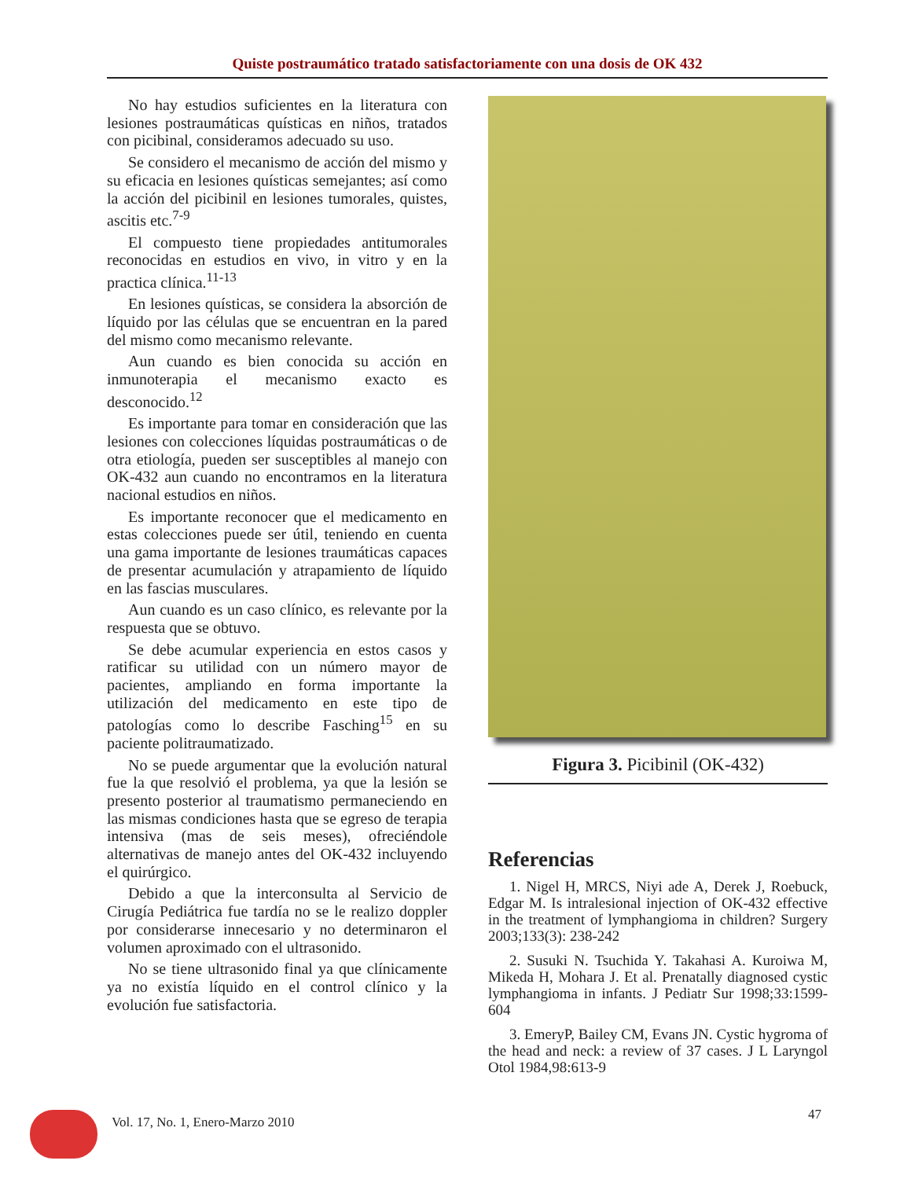Quiste postraumático tratado satisfactoriamente con una dosis de OK 432
No hay estudios suficientes en la literatura con lesiones postraumáticas quísticas en niños, tratados con picibinal, consideramos adecuado su uso.
Se considero el mecanismo de acción del mismo y su eficacia en lesiones quísticas semejantes; así como la acción del picibinil en lesiones tumorales, quistes, ascitis etc.<sup>7-9</sup>
El compuesto tiene propiedades antitumorales reconocidas en estudios en vivo, in vitro y en la practica clínica.<sup>11-13</sup>
En lesiones quísticas, se considera la absorción de líquido por las células que se encuentran en la pared del mismo como mecanismo relevante.
Aun cuando es bien conocida su acción en inmunoterapia el mecanismo exacto es desconocido.<sup>12</sup>
Es importante para tomar en consideración que las lesiones con colecciones líquidas postraumáticas o de otra etiología, pueden ser susceptibles al manejo con OK-432 aun cuando no encontramos en la literatura nacional estudios en niños.
Es importante reconocer que el medicamento en estas colecciones puede ser útil, teniendo en cuenta una gama importante de lesiones traumáticas capaces de presentar acumulación y atrapamiento de líquido en las fascias musculares.
Aun cuando es un caso clínico, es relevante por la respuesta que se obtuvo.
Se debe acumular experiencia en estos casos y ratificar su utilidad con un número mayor de pacientes, ampliando en forma importante la utilización del medicamento en este tipo de patologías como lo describe Fasching<sup>15</sup> en su paciente politraumatizado.
No se puede argumentar que la evolución natural fue la que resolvió el problema, ya que la lesión se presento posterior al traumatismo permaneciendo en las mismas condiciones hasta que se egreso de terapia intensiva (mas de seis meses), ofreciéndole alternativas de manejo antes del OK-432 incluyendo el quirúrgico.
Debido a que la interconsulta al Servicio de Cirugía Pediátrica fue tardía no se le realizo doppler por considerarse innecesario y no determinaron el volumen aproximado con el ultrasonido.
No se tiene ultrasonido final ya que clínicamente ya no existía líquido en el control clínico y la evolución fue satisfactoria.
Figura 3. Picibinil (OK-432)
Referencias
1. Nigel H, MRCS, Niyi ade A, Derek J, Roebuck, Edgar M. Is intralesional injection of OK-432 effective in the treatment of lymphangioma in children? Surgery 2003;133(3): 238-242
2. Susuki N. Tsuchida Y. Takahasi A. Kuroiwa M, Mikeda H, Mohara J. Et al. Prenatally diagnosed cystic lymphangioma in infants. J Pediatr Sur 1998;33:1599-604
3. EmeryP, Bailey CM, Evans JN. Cystic hygroma of the head and neck: a review of 37 cases. J L Laryngol Otol 1984,98:613-9
Vol. 17, No. 1, Enero-Marzo 2010
47